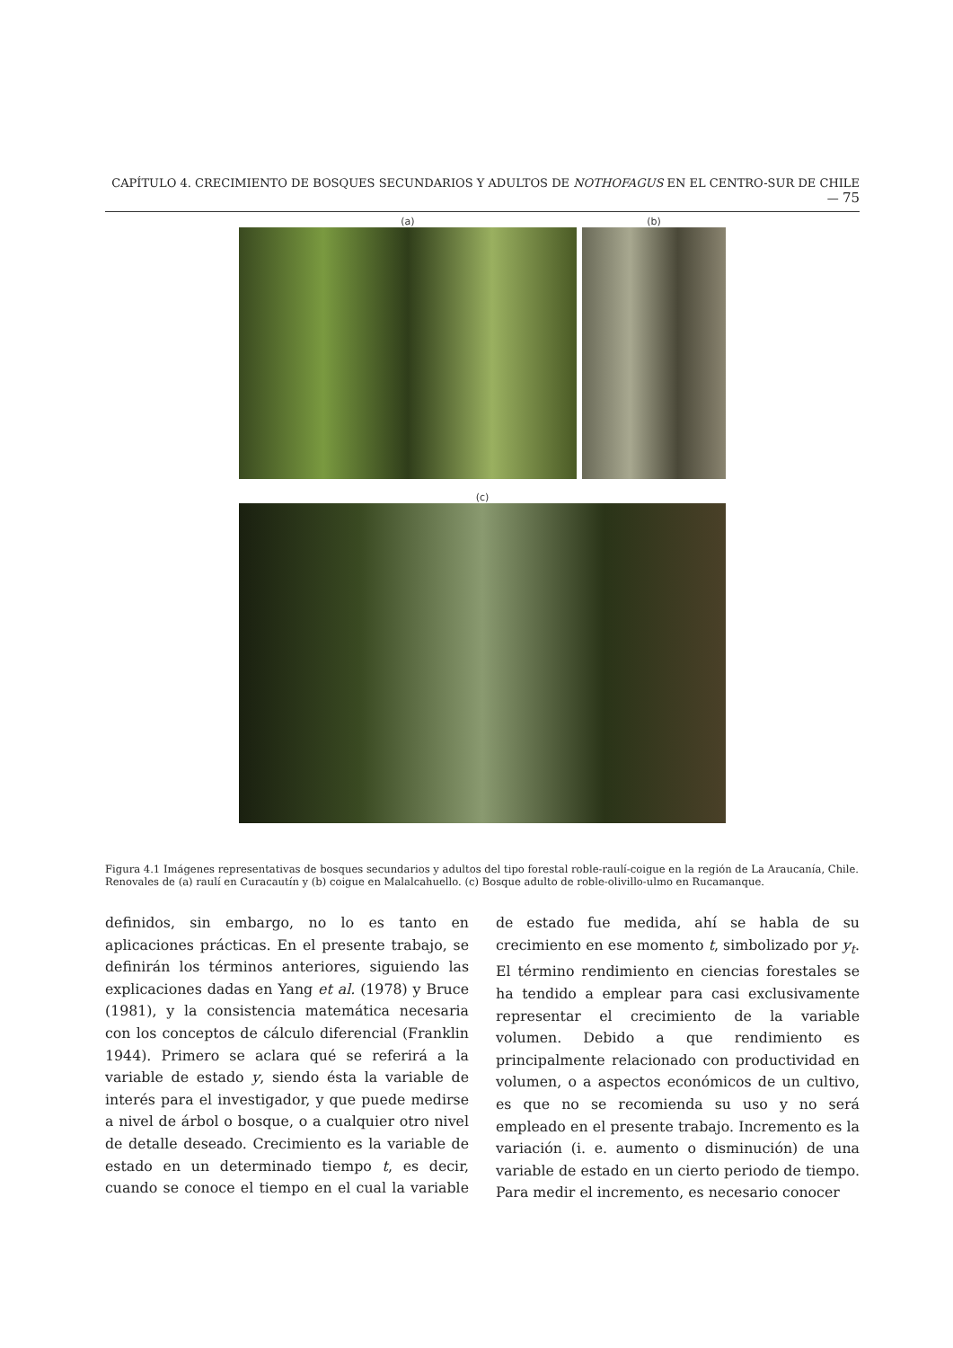CAPÍTULO 4. CRECIMIENTO DE BOSQUES SECUNDARIOS Y ADULTOS DE NOTHOFAGUS EN EL CENTRO-SUR DE CHILE — 75
(a) (b)
(c)
Figura 4.1 Imágenes representativas de bosques secundarios y adultos del tipo forestal roble-raulí-coigue en la región de La Araucanía, Chile. Renovales de (a) raulí en Curacautín y (b) coigue en Malalcahuello. (c) Bosque adulto de roble-olivillo-ulmo en Rucamanque.
definidos, sin embargo, no lo es tanto en aplicaciones prácticas. En el presente trabajo, se definirán los términos anteriores, siguiendo las explicaciones dadas en Yang et al. (1978) y Bruce (1981), y la consistencia matemática necesaria con los conceptos de cálculo diferencial (Franklin 1944). Primero se aclara qué se referirá a la variable de estado y, siendo ésta la variable de interés para el investigador, y que puede medirse a nivel de árbol o bosque, o a cualquier otro nivel de detalle deseado. Crecimiento es la variable de estado en un determinado tiempo t, es decir, cuando se conoce el tiempo en el cual la variable de estado fue medida, ahí se habla de su crecimiento en ese momento t, simbolizado por y<sub>t</sub>. El término rendimiento en ciencias forestales se ha tendido a emplear para casi exclusivamente representar el crecimiento de la variable volumen. Debido a que rendimiento es principalmente relacionado con productividad en volumen, o a aspectos económicos de un cultivo, es que no se recomienda su uso y no será empleado en el presente trabajo. Incremento es la variación (i. e. aumento o disminución) de una variable de estado en un cierto periodo de tiempo. Para medir el incremento, es necesario conocer